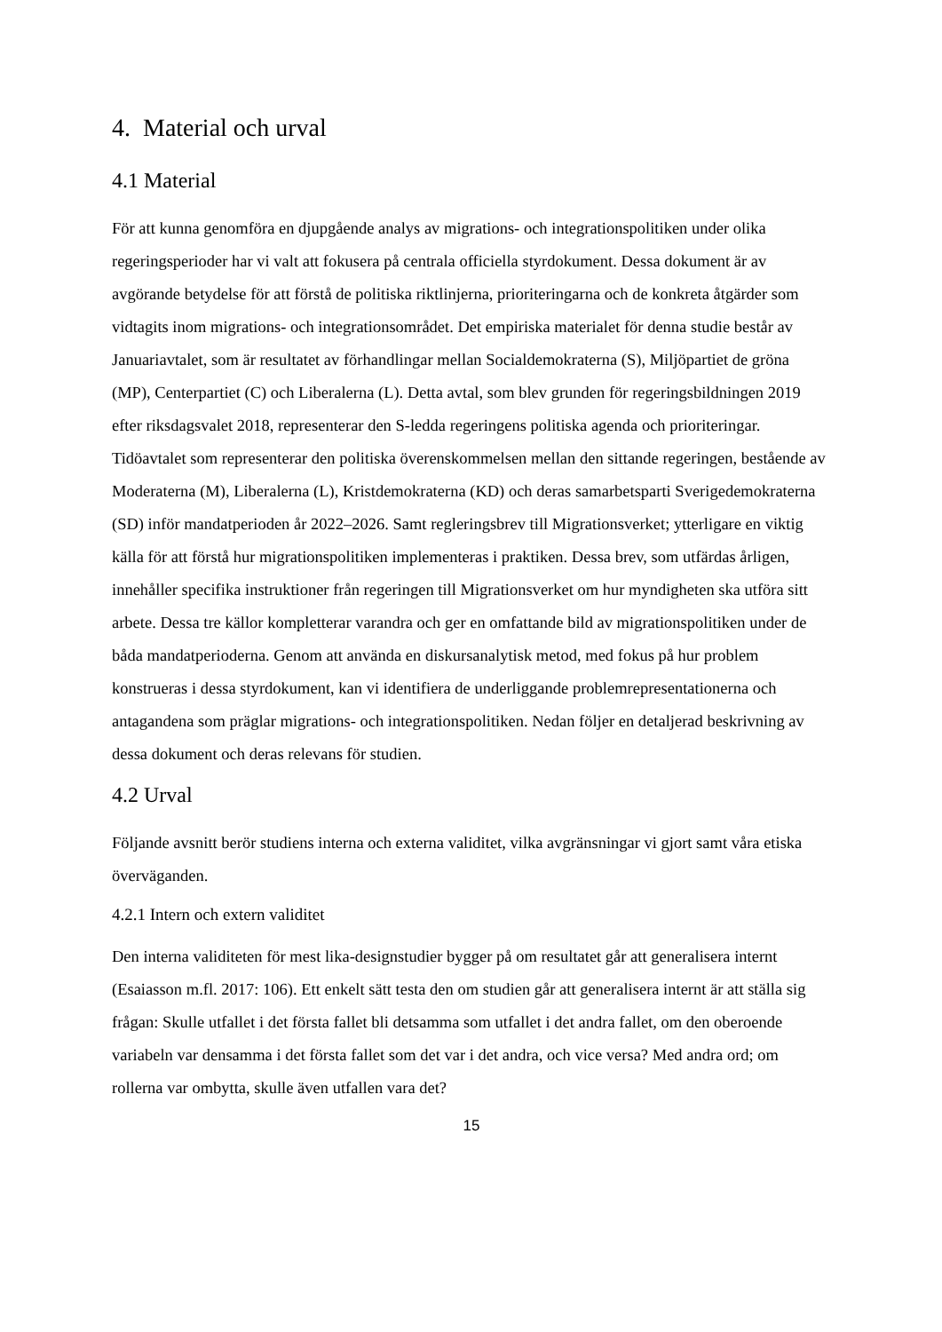4. Material och urval
4.1 Material
För att kunna genomföra en djupgående analys av migrations- och integrationspolitiken under olika regeringsperioder har vi valt att fokusera på centrala officiella styrdokument. Dessa dokument är av avgörande betydelse för att förstå de politiska riktlinjerna, prioriteringarna och de konkreta åtgärder som vidtagits inom migrations- och integrationsområdet. Det empiriska materialet för denna studie består av Januariavtalet, som är resultatet av förhandlingar mellan Socialdemokraterna (S), Miljöpartiet de gröna (MP), Centerpartiet (C) och Liberalerna (L). Detta avtal, som blev grunden för regeringsbildningen 2019 efter riksdagsvalet 2018, representerar den S-ledda regeringens politiska agenda och prioriteringar. Tidöavtalet som representerar den politiska överenskommelsen mellan den sittande regeringen, bestående av Moderaterna (M), Liberalerna (L), Kristdemokraterna (KD) och deras samarbetsparti Sverigedemokraterna (SD) inför mandatperioden år 2022–2026. Samt regleringsbrev till Migrationsverket; ytterligare en viktig källa för att förstå hur migrationspolitiken implementeras i praktiken. Dessa brev, som utfärdas årligen, innehåller specifika instruktioner från regeringen till Migrationsverket om hur myndigheten ska utföra sitt arbete. Dessa tre källor kompletterar varandra och ger en omfattande bild av migrationspolitiken under de båda mandatperioderna. Genom att använda en diskursanalytisk metod, med fokus på hur problem konstrueras i dessa styrdokument, kan vi identifiera de underliggande problemrepresentationerna och antagandena som präglar migrations- och integrationspolitiken. Nedan följer en detaljerad beskrivning av dessa dokument och deras relevans för studien.
4.2 Urval
Följande avsnitt berör studiens interna och externa validitet, vilka avgränsningar vi gjort samt våra etiska överväganden.
4.2.1 Intern och extern validitet
Den interna validiteten för mest lika-designstudier bygger på om resultatet går att generalisera internt (Esaiasson m.fl. 2017: 106). Ett enkelt sätt testa den om studien går att generalisera internt är att ställa sig frågan: Skulle utfallet i det första fallet bli detsamma som utfallet i det andra fallet, om den oberoende variabeln var densamma i det första fallet som det var i det andra, och vice versa? Med andra ord; om rollerna var ombytta, skulle även utfallen vara det?
15